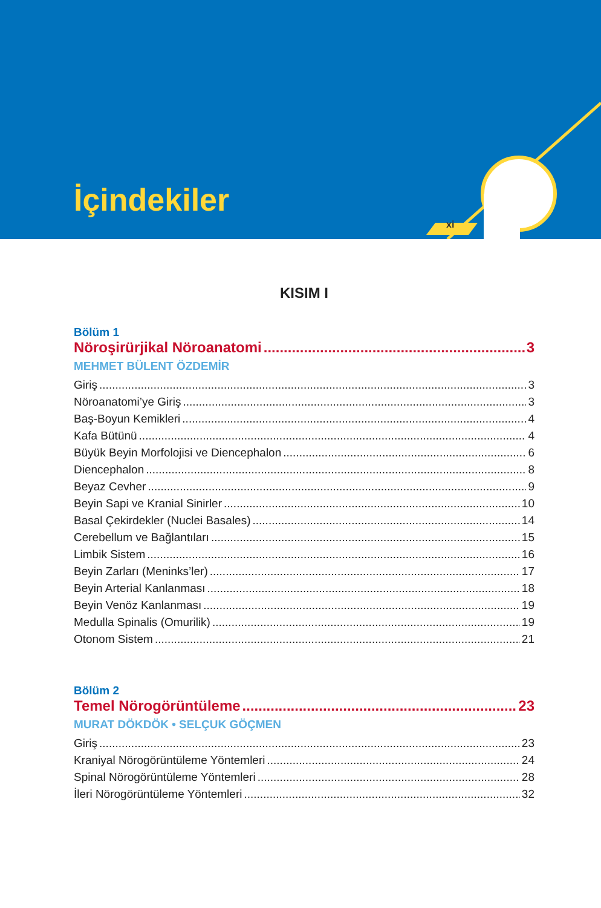İçindekiler
xi
KISIM I
Bölüm 1
Nöroşirürjikal Nöroanatomi 3
MEHMET BÜLENT ÖZDEMİR
Giriş 3
Nöroanatomi’ye Giriş 3
Baş-Boyun Kemikleri 4
Kafa Bütünü 4
Büyük Beyin Morfolojisi ve Diencephalon 6
Diencephalon 8
Beyaz Cevher 9
Beyin Sapi ve Kranial Sinirler 10
Basal Çekirdekler (Nuclei Basales) 14
Cerebellum ve Bağlantıları 15
Limbik Sistem 16
Beyin Zarları (Meninks’ler) 17
Beyin Arterial Kanlanması 18
Beyin Venöz Kanlanması 19
Medulla Spinalis (Omurilik) 19
Otonom Sistem 21
Bölüm 2
Temel Nörogörüntüleme 23
MURAT DÖKDÖK • SELÇUK GÖÇMEN
Giriş 23
Kraniyal Nörogörüntüleme Yöntemleri 24
Spinal Nörogörüntüleme Yöntemleri 28
İleri Nörogörüntüleme Yöntemleri 32